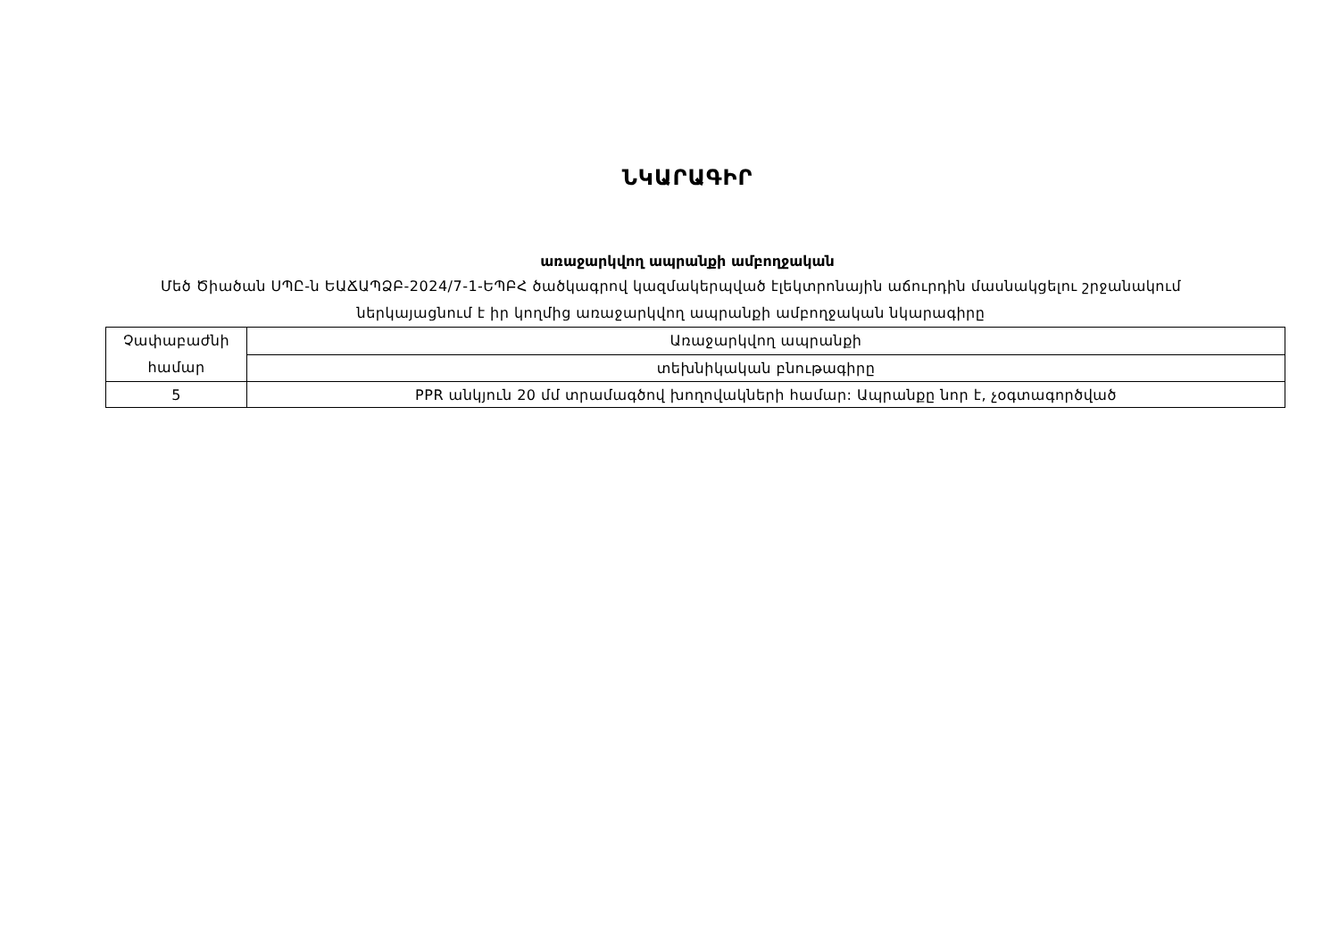ՆԿԱՐԱԳԻՐ
առաջարկվող ապրանքի ամբողջական
Մեծ Ծիածան ՍՊԸ-ն ԵԱՃԱՊՁԲ-2024/7-1-ԵՊԲՀ ծածկագրով կազմակերպված էլեկտրոնային աճուրդին մասնակցելու շրջանակում ներկայացնում է իր կողմից առաջարկվող ապրանքի ամբողջական նկարագիրը
| Չափաբաժնի համար | Առաջարկվող ապրանքի |
| | տեխնիկական բնութագիրը |
| 5 | PPR անկյուն 20 մմ տրամագծով խողովակների համար: Ապրանքը նոր է, չօգտագործված |